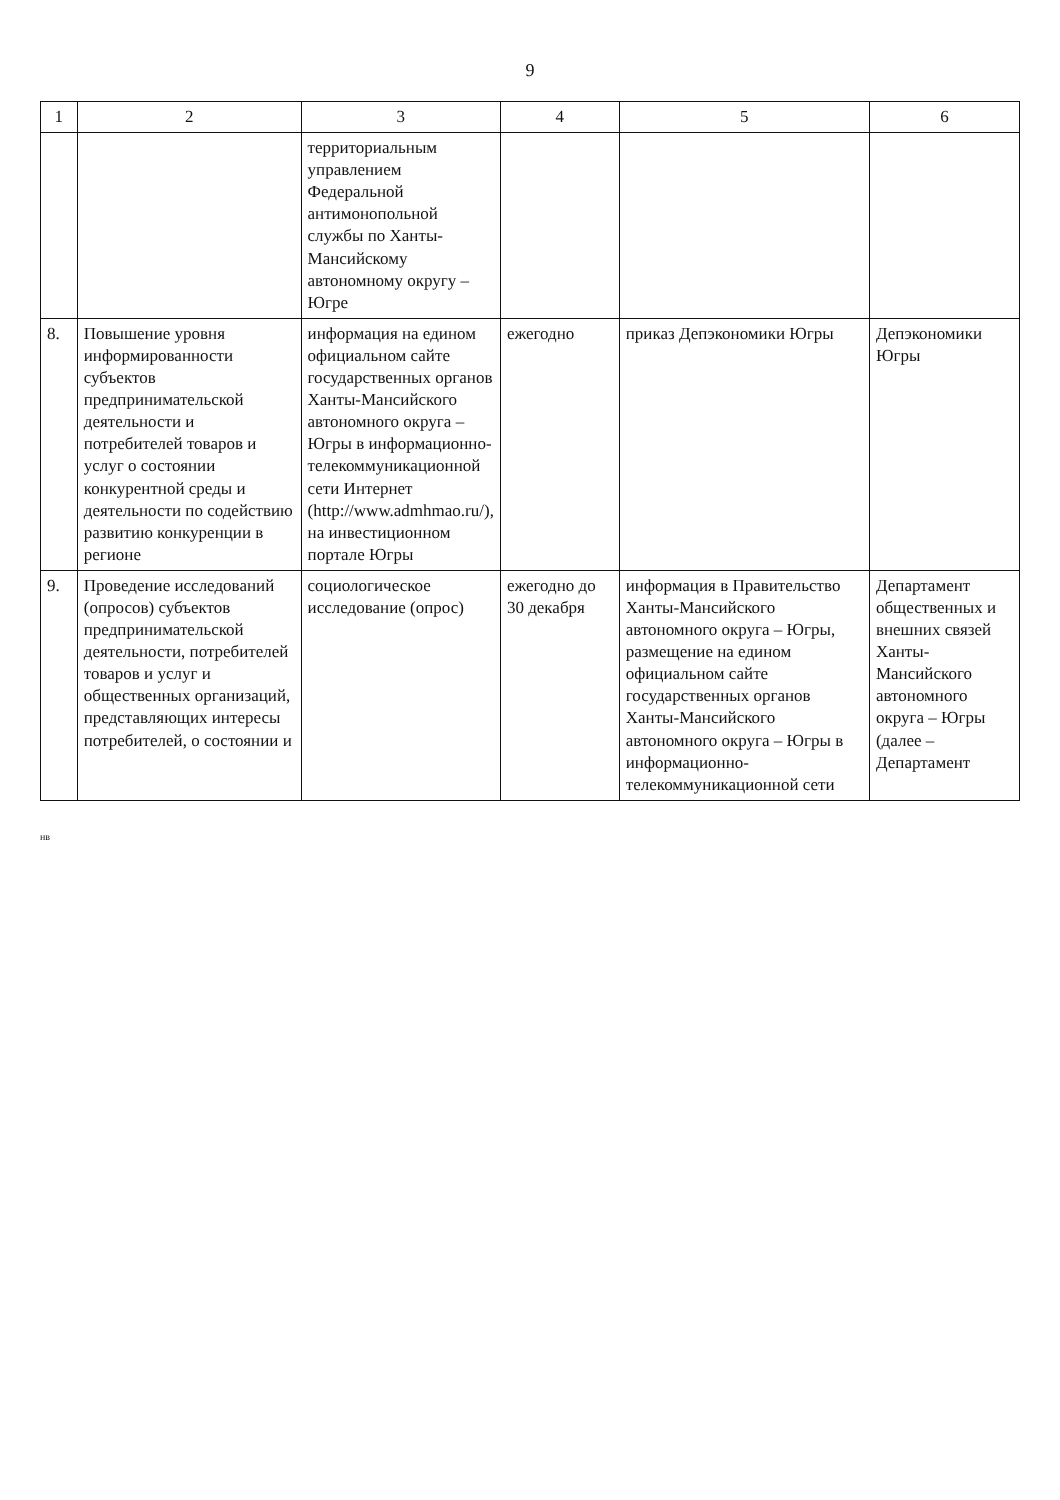9
| 1 | 2 | 3 | 4 | 5 | 6 |
| --- | --- | --- | --- | --- | --- |
| | | территориальным управлением Федеральной антимонопольной службы по Ханты-Мансийскому автономному округу – Югре | | | |
| 8. | Повышение уровня информированности субъектов предпринимательской деятельности и потребителей товаров и услуг о состоянии конкурентной среды и деятельности по содействию развитию конкуренции в регионе | информация на едином официальном сайте государственных органов Ханты-Мансийского автономного округа – Югры в информационно-телекоммуникационной сети Интернет (http://www.admhmao.ru/), на инвестиционном портале Югры | ежегодно | приказ Депэкономики Югры | Депэкономики Югры |
| 9. | Проведение исследований (опросов) субъектов предпринимательской деятельности, потребителей товаров и услуг и общественных организаций, представляющих интересы потребителей, о состоянии и | социологическое исследование (опрос) | ежегодно до 30 декабря | информация в Правительство Ханты-Мансийского автономного округа – Югры, размещение на едином официальном сайте государственных органов Ханты-Мансийского автономного округа – Югры в информационно-телекоммуникационной сети | Департамент общественных и внешних связей Ханты-Мансийского автономного округа – Югры (далее – Департамент |
нв